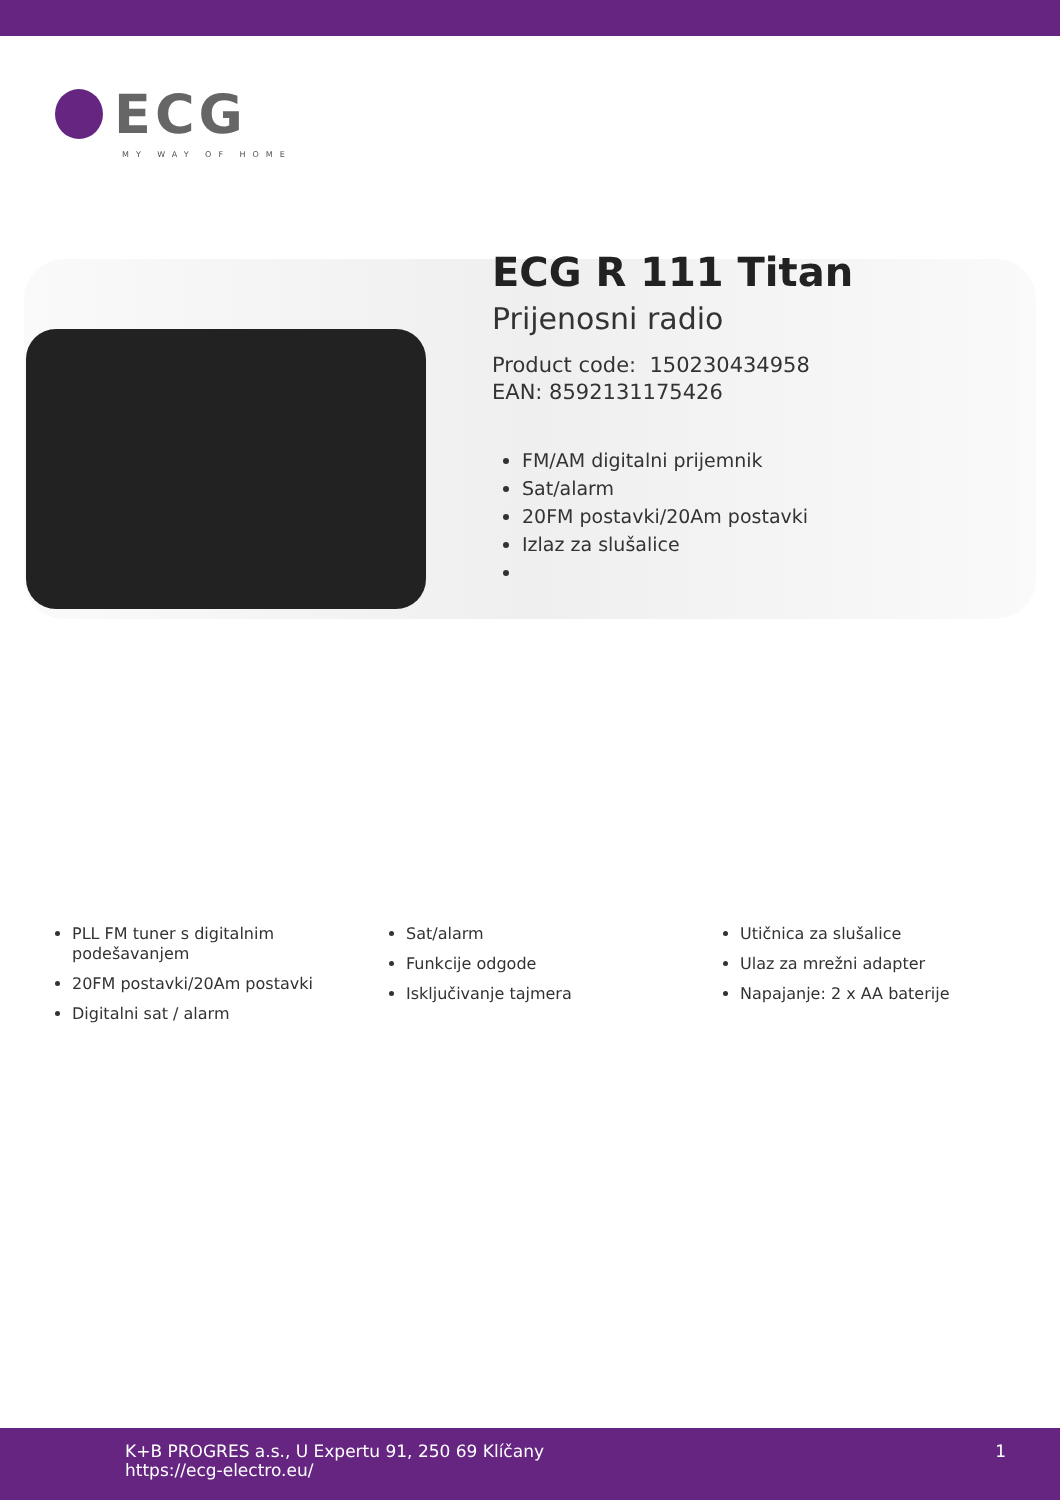ECG
MY WAY OF HOME
ECG R 111 Titan
Prijenosni radio
Product code: 150230434958
EAN: 8592131175426
FM/AM digitalni prijemnik
Sat/alarm
20FM postavki/20Am postavki
Izlaz za slušalice
PLL FM tuner s digitalnim podešavanjem
20FM postavki/20Am postavki
Digitalni sat / alarm
Sat/alarm
Funkcije odgode
Isključivanje tajmera
Utičnica za slušalice
Ulaz za mrežni adapter
Napajanje: 2 x AA baterije
K+B PROGRES a.s., U Expertu 91, 250 69 Klíčany
https://ecg-electro.eu/
1